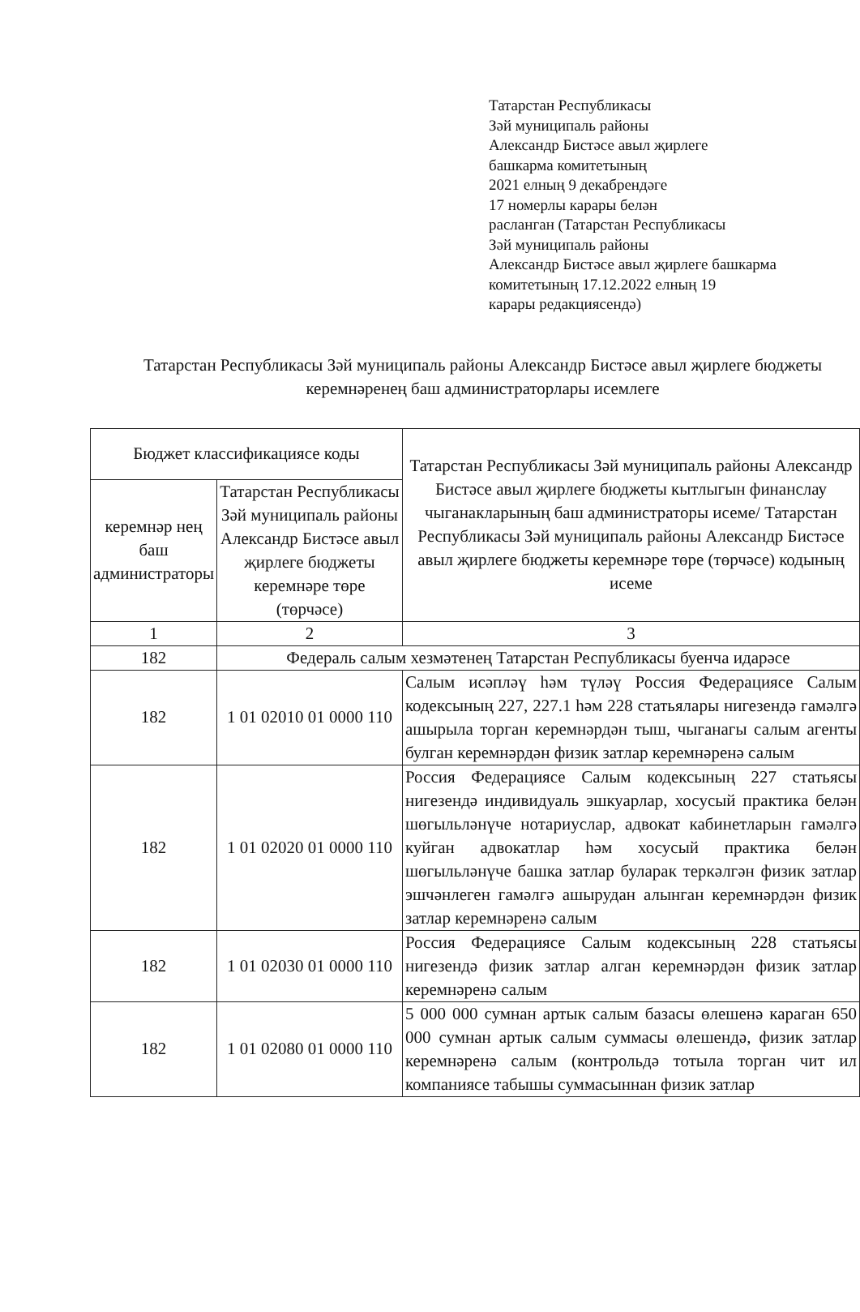Татарстан Республикасы
Зәй муниципаль районы
Александр Бистәсе авыл җирлеге
башкарма комитетының
2021 елның 9 декабрендәге
17 номерлы карары белән
расланган (Татарстан Республикасы
Зәй муниципаль районы
Александр Бистәсе авыл җирлеге башкарма
комитетының 17.12.2022 елның 19
карары редакциясендә)
Татарстан Республикасы Зәй муниципаль районы Александр Бистәсе авыл җирлеге бюджеты керемнәренең баш администраторлары исемлеге
| Бюджет классификациясе коды | | Татарстан Республикасы Зәй муниципаль районы Александр Бистәсе авыл җирлеге бюджеты кытлыгын финанслау чыганакларының баш администраторы исеме/ Татарстан Республикасы Зәй муниципаль районы Александр Бистәсе авыл җирлеге бюджеты керемнәре төре (төрчәсе) кодының исеме |
| --- | --- | --- |
| керемнәр нең баш администраторы | Татарстан Республикасы Зәй муниципаль районы Александр Бистәсе авыл җирлеге бюджеты керемнәре төре (төрчәсе) | |
| 1 | 2 | 3 |
| 182 | Федераль салым хезмәтенең Татарстан Республикасы буенча идарәсе | |
| 182 | 1 01 02010 01 0000 110 | Салым исәпләү һәм түләү Россия Федерациясе Салым кодексының 227, 227.1 һәм 228 статьялары нигезендә гамәлгә ашырыла торган керемнәрдән тыш, чыганагы салым агенты булган керемнәрдән физик затлар керемнәренә салым |
| 182 | 1 01 02020 01 0000 110 | Россия Федерациясе Салым кодексының 227 статьясы нигезендә индивидуаль эшкуарлар, хосусый практика белән шөгыльләнүче нотариуслар, адвокат кабинетларын гамәлгә куйган адвокатлар һәм хосусый практика белән шөгыльләнүче башка затлар буларак теркәлгән физик затлар эшчәнлеген гамәлгә ашырудан алынган керемнәрдән физик затлар керемнәренә салым |
| 182 | 1 01 02030 01 0000 110 | Россия Федерациясе Салым кодексының 228 статьясы нигезендә физик затлар алган керемнәрдән физик затлар керемнәренә салым |
| 182 | 1 01 02080 01 0000 110 | 5 000 000 сумнан артык салым базасы өлешенә караган 650 000 сумнан артык салым суммасы өлешендә, физик затлар керемнәренә салым (контрольдә тотыла торган чит ил компаниясе табышы суммасыннан физик затлар |